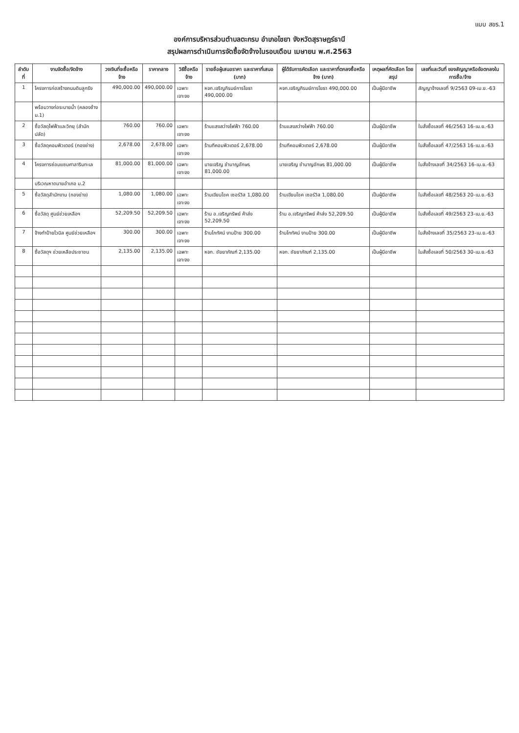แบบ สขร.1
องค์การบริหารส่วนตำบลตะกรบ อำเภอไชยา จังหวัดสุราษฎร์ธานี
สรุปผลการดำเนินการจัดซื้อจัดจ้างในรอบเดือน เมษายน พ.ศ.2563
| ลำดับที่ | งานจัดซื้อ/จัดจ้าง | วงเงินที่จะซื้อหรือจ้าง | ราคากลาง | วิธีซื้อหรือจ้าง | รายชื่อผู้เสนอราคา และราคาที่เสนอ (บาท) | ผู้ได้รับการคัดเลือก และราคาที่ตกลงซื้อหรือจ้าง (บาท) | เหตุผลที่คัดเลือก โดยสรุป | เลขที่และวันที่ ของสัญญาหรือข้อตกลงในการซื้อ/จ้าง |
| --- | --- | --- | --- | --- | --- | --- | --- | --- |
| 1 | โครงการก่อสร้างถนนดินลูกรัง | 490,000.00 | 490,000.00 | เฉพาะเจาะจง | หจก.เจริญภิรมย์การโยธา 490,000.00 | หจก.เจริญภิรมย์การโยธา 490,000.00 | เป็นผู้มีอาชีพ | สัญญาจ้างเลขที่ 9/2563 09-เม.ย.-63 |
| | พร้อมวางท่อระบายน้ำ (คลองช้าง ม.1) | | | | | | | |
| 2 | ซื้อวัสดุไฟฟ้าและวิทยุ (สำนักปลัด) | 760.00 | 760.00 | เฉพาะเจาะจง | ร้านแสงสว่างไฟฟ้า 760.00 | ร้านแสงสว่างไฟฟ้า 760.00 | เป็นผู้มีอาชีพ | ใบสั่งซื้อเลขที่ 46/2563 16-เม.ย.-63 |
| 3 | ซื้อวัสดุคอมพิวเตอร์ (กองช่าง) | 2,678.00 | 2,678.00 | เฉพาะเจาะจง | ร้านทีคอมพิวเตอร์ 2,678.00 | ร้านทีคอมพิวเตอร์ 2,678.00 | เป็นผู้มีอาชีพ | ใบสั่งซื้อเลขที่ 47/2563 16-เม.ย.-63 |
| 4 | โครงการซ่อมแซมศาลาริมทะเล | 81,000.00 | 81,000.00 | เฉพาะเจาะจง | นายเจริญ ชำนาญอักษร 81,000.00 | นายเจริญ ชำนาญอักษร 81,000.00 | เป็นผู้มีอาชีพ | ใบสั่งจ้างเลขที่ 34/2563 16-เม.ย.-63 |
| | บริเวณหาดนายอำเภอ ม.2 | | | | | | | |
| 5 | ซื้อวัสดุสำนักงาน (กองช่าง) | 1,080.00 | 1,080.00 | เฉพาะเจาะจง | ร้านเขียนโชค เซอร์วิส 1,080.00 | ร้านเขียนโชค เซอร์วิส 1,080.00 | เป็นผู้มีอาชีพ | ใบสั่งซื้อเลขที่ 48/2563 20-เม.ย.-63 |
| 6 | ซื้อวัสดุ ศูนย์ช่วยเหลือฯ | 52,209.50 | 52,209.50 | เฉพาะเจาะจง | ร้าน อ.เจริญทรัพย์ ค้าส่ง 52,209.50 | ร้าน อ.เจริญทรัพย์ ค้าส่ง 52,209.50 | เป็นผู้มีอาชีพ | ใบสั่งซื้อเลขที่ 49/2563 23-เม.ย.-63 |
| 7 | จ้างทำป้ายไวนิล ศูนย์ช่วยเหลือฯ | 300.00 | 300.00 | เฉพาะเจาะจง | ร้านโกทัศน์ งานป้าย 300.00 | ร้านโกทัศน์ งานป้าย 300.00 | เป็นผู้มีอาชีพ | ใบสั่งจ้างเลขที่ 35/2563 23-เม.ย.-63 |
| 8 | ซื้อวัสดุฯ ช่วยเหลือประชาชน | 2,135.00 | 2,135.00 | เฉพาะเจาะจง | หจก. ชัยยาภัณฑ์ 2,135.00 | หจก. ชัยยาภัณฑ์ 2,135.00 | เป็นผู้มีอาชีพ | ใบสั่งซื้อเลขที่ 50/2563 30-เม.ย.-63 |